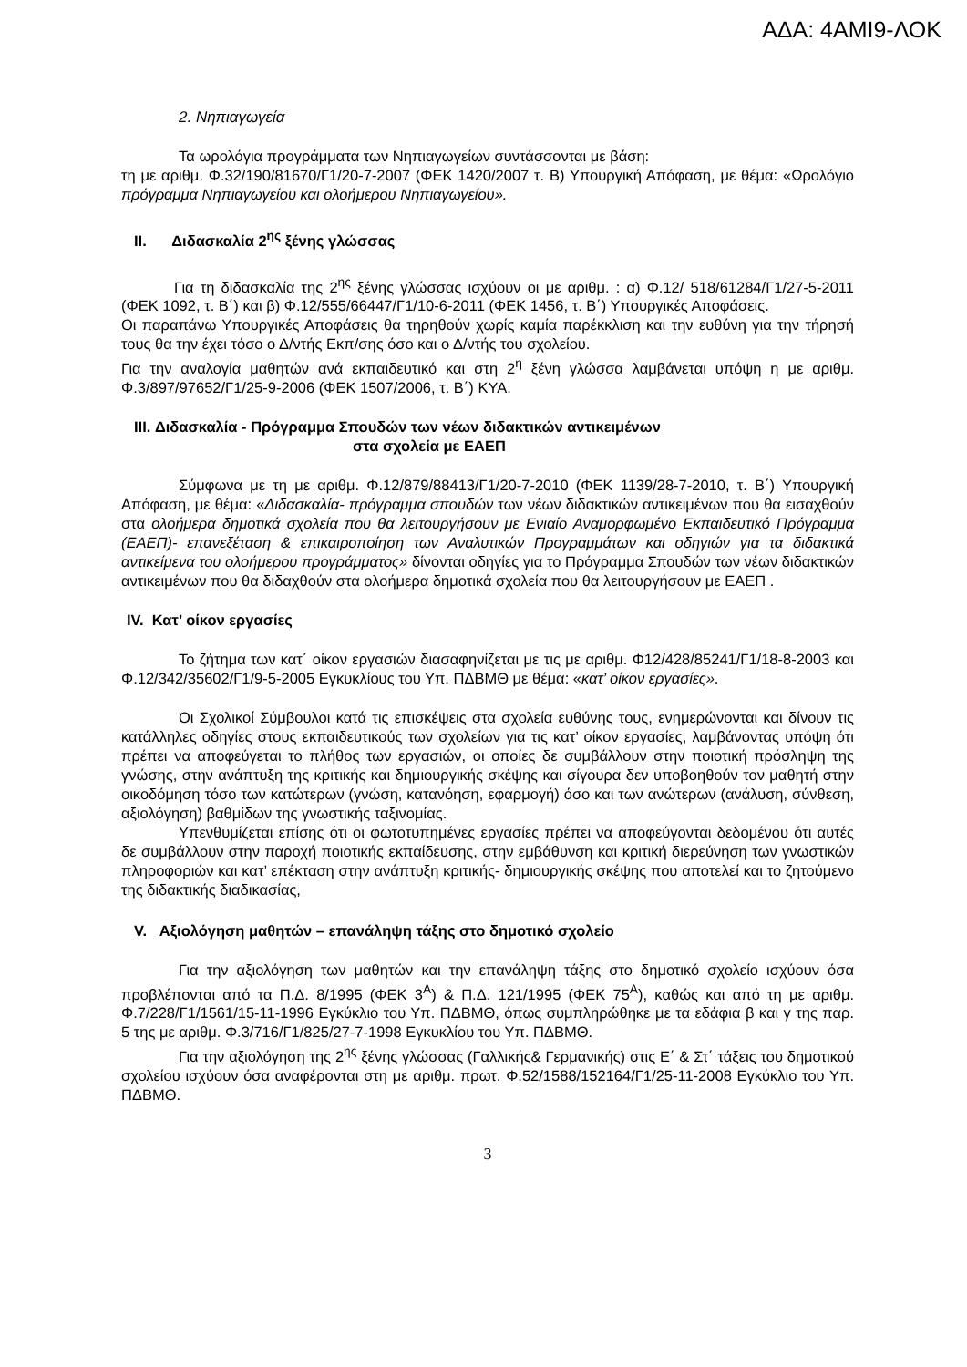ΑΔΑ: 4ΑΜΙ9-ΛΟΚ
2. Νηπιαγωγεία
Τα ωρολόγια προγράμματα των Νηπιαγωγείων συντάσσονται με βάση:
τη με αριθμ. Φ.32/190/81670/Γ1/20-7-2007 (ΦΕΚ 1420/2007 τ. Β) Υπουργική Απόφαση, με θέμα: «Ωρολόγιο πρόγραμμα Νηπιαγωγείου και ολοήμερου Νηπιαγωγείου».
II. Διδασκαλία 2<sup>ης</sup> ξένης γλώσσας
Για τη διδασκαλία της 2<sup>ης</sup> ξένης γλώσσας ισχύουν οι με αριθμ. : α) Φ.12/ 518/61284/Γ1/27-5-2011 (ΦΕΚ 1092, τ. Β΄) και β) Φ.12/555/66447/Γ1/10-6-2011 (ΦΕΚ 1456, τ. Β΄) Υπουργικές Αποφάσεις.
Οι παραπάνω Υπουργικές Αποφάσεις θα τηρηθούν χωρίς καμία παρέκκλιση και την ευθύνη για την τήρησή τους θα την έχει τόσο ο Δ/ντής Εκπ/σης όσο και ο Δ/ντής του σχολείου.
Για την αναλογία μαθητών ανά εκπαιδευτικό και στη 2<sup>η</sup> ξένη γλώσσα λαμβάνεται υπόψη η με αριθμ. Φ.3/897/97652/Γ1/25-9-2006 (ΦΕΚ 1507/2006, τ. Β΄) ΚΥΑ.
III. Διδασκαλία - Πρόγραμμα Σπουδών των νέων διδακτικών αντικειμένων
στα σχολεία με ΕΑΕΠ
Σύμφωνα με τη με αριθμ. Φ.12/879/88413/Γ1/20-7-2010 (ΦΕΚ 1139/28-7-2010, τ. Β΄) Υπουργική Απόφαση, με θέμα: «Διδασκαλία- πρόγραμμα σπουδών των νέων διδακτικών αντικειμένων που θα εισαχθούν στα ολοήμερα δημοτικά σχολεία που θα λειτουργήσουν με Ενιαίο Αναμορφωμένο Εκπαιδευτικό Πρόγραμμα (ΕΑΕΠ)- επανεξέταση & επικαιροποίηση των Αναλυτικών Προγραμμάτων και οδηγιών για τα διδακτικά αντικείμενα του ολοήμερου προγράμματος» δίνονται οδηγίες για το Πρόγραμμα Σπουδών των νέων διδακτικών αντικειμένων που θα διδαχθούν στα ολοήμερα δημοτικά σχολεία που θα λειτουργήσουν με ΕΑΕΠ .
IV. Κατ’ οίκον εργασίες
Το ζήτημα των κατ΄ οίκον εργασιών διασαφηνίζεται με τις με αριθμ. Φ12/428/85241/Γ1/18-8-2003 και Φ.12/342/35602/Γ1/9-5-2005 Εγκυκλίους του Υπ. ΠΔΒΜΘ με θέμα: «κατ’ οίκον εργασίες».
Οι Σχολικοί Σύμβουλοι κατά τις επισκέψεις στα σχολεία ευθύνης τους, ενημερώνονται και δίνουν τις κατάλληλες οδηγίες στους εκπαιδευτικούς των σχολείων για τις κατ’ οίκον εργασίες, λαμβάνοντας υπόψη ότι πρέπει να αποφεύγεται το πλήθος των εργασιών, οι οποίες δε συμβάλλουν στην ποιοτική πρόσληψη της γνώσης, στην ανάπτυξη της κριτικής και δημιουργικής σκέψης και σίγουρα δεν υποβοηθούν τον μαθητή στην οικοδόμηση τόσο των κατώτερων (γνώση, κατανόηση, εφαρμογή) όσο και των ανώτερων (ανάλυση, σύνθεση, αξιολόγηση) βαθμίδων της γνωστικής ταξινομίας.
Υπενθυμίζεται επίσης ότι οι φωτοτυπημένες εργασίες πρέπει να αποφεύγονται δεδομένου ότι αυτές δε συμβάλλουν στην παροχή ποιοτικής εκπαίδευσης, στην εμβάθυνση και κριτική διερεύνηση των γνωστικών πληροφοριών και κατ’ επέκταση στην ανάπτυξη κριτικής- δημιουργικής σκέψης που αποτελεί και το ζητούμενο της διδακτικής διαδικασίας,
V. Αξιολόγηση μαθητών – επανάληψη τάξης στο δημοτικό σχολείο
Για την αξιολόγηση των μαθητών και την επανάληψη τάξης στο δημοτικό σχολείο ισχύουν όσα προβλέπονται από τα Π.Δ. 8/1995 (ΦΕΚ 3<sup>Α</sup>) & Π.Δ. 121/1995 (ΦΕΚ 75<sup>Α</sup>), καθώς και από τη με αριθμ. Φ.7/228/Γ1/1561/15-11-1996 Εγκύκλιο του Υπ. ΠΔΒΜΘ, όπως συμπληρώθηκε με τα εδάφια β και γ της παρ. 5 της με αριθμ. Φ.3/716/Γ1/825/27-7-1998 Εγκυκλίου του Υπ. ΠΔΒΜΘ.
Για την αξιολόγηση της 2<sup>ης</sup> ξένης γλώσσας (Γαλλικής& Γερμανικής) στις Ε΄ & Στ΄ τάξεις του δημοτικού σχολείου ισχύουν όσα αναφέρονται στη με αριθμ. πρωτ. Φ.52/1588/152164/Γ1/25-11-2008 Εγκύκλιο του Υπ. ΠΔΒΜΘ.
3